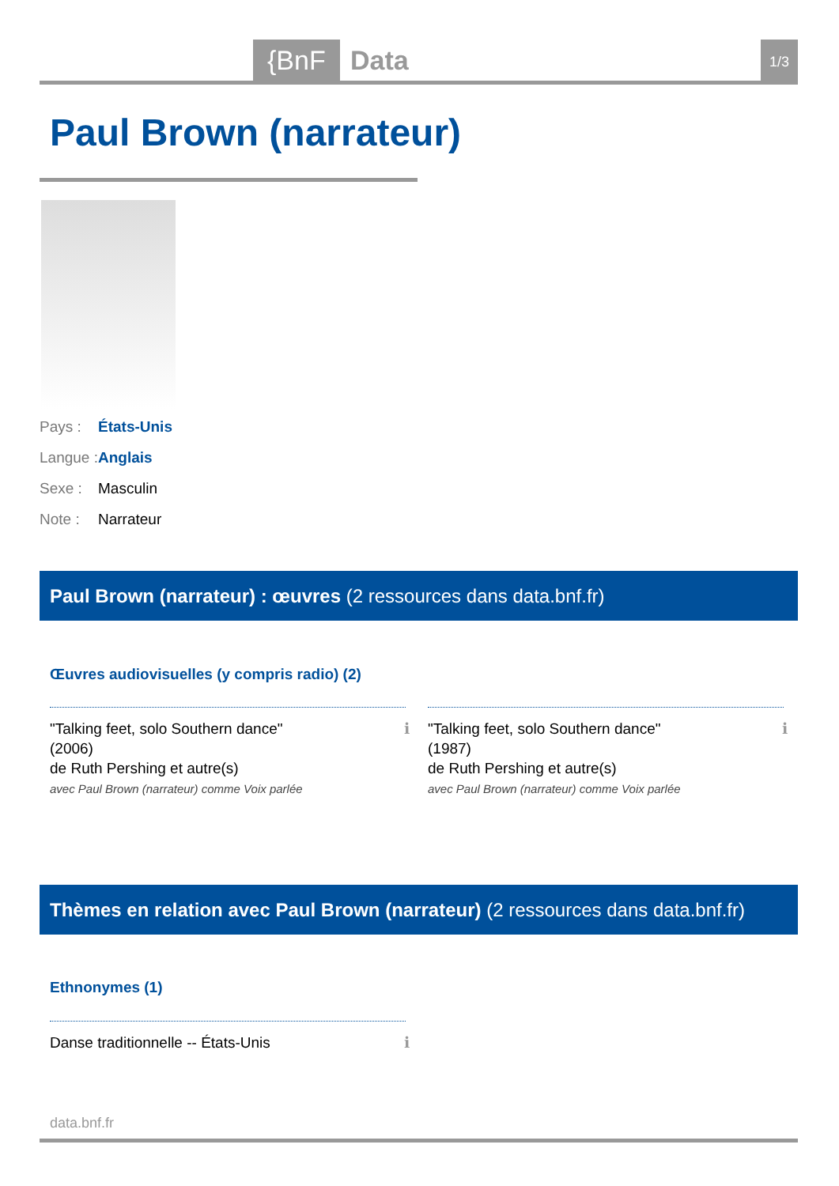{BnF Data 1/3
Paul Brown (narrateur)
Pays : États-Unis
Langue : Anglais
Sexe : Masculin
Note : Narrateur
Paul Brown (narrateur) : œuvres (2 ressources dans data.bnf.fr)
Œuvres audiovisuelles (y compris radio) (2)
"Talking feet, solo Southern dance"
(2006)
de Ruth Pershing et autre(s)
avec Paul Brown (narrateur) comme Voix parlée
ℹ
"Talking feet, solo Southern dance"
(1987)
de Ruth Pershing et autre(s)
avec Paul Brown (narrateur) comme Voix parlée
ℹ
Thèmes en relation avec Paul Brown (narrateur) (2 ressources dans data.bnf.fr)
Ethnonymes (1)
Danse traditionnelle -- États-Unis ℹ
data.bnf.fr